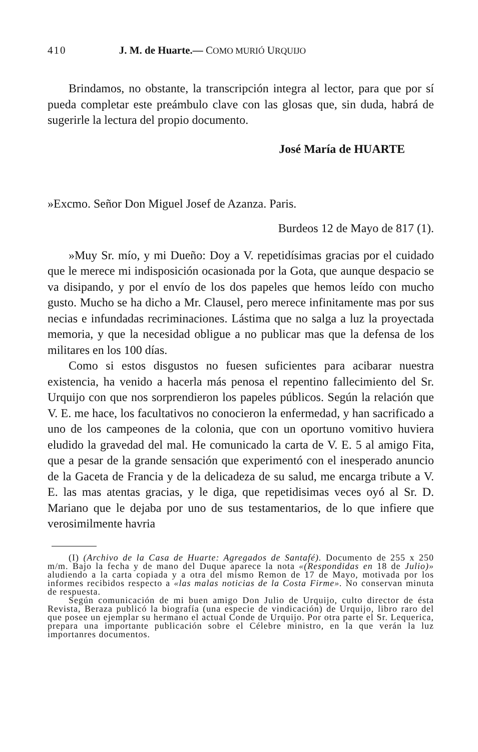410 J. M. de Huarte.— COMO MURIÓ URQUIJO
Brindamos, no obstante, la transcripción integra al lector, para que por sí pueda completar este preámbulo clave con las glosas que, sin duda, habrá de sugerirle la lectura del propio documento.
José María de HUARTE
»Excmo. Señor Don Miguel Josef de Azanza. Paris.
Burdeos 12 de Mayo de 817 (1).
»Muy Sr. mío, y mi Dueño: Doy a V. repetidísimas gracias por el cuidado que le merece mi indisposición ocasionada por la Gota, que aunque despacio se va disipando, y por el envío de los dos papeles que hemos leído con mucho gusto. Mucho se ha dicho a Mr. Clausel, pero merece infinitamente mas por sus necias e infundadas recriminaciones. Lástima que no salga a luz la proyectada memoria, y que la necesidad obligue a no publicar mas que la defensa de los militares en los 100 días.
Como si estos disgustos no fuesen suficientes para acibarar nuestra existencia, ha venido a hacerla más penosa el repentino fallecimiento del Sr. Urquijo con que nos sorprendieron los papeles públicos. Según la relación que V. E. me hace, los facultativos no conocieron la enfermedad, y han sacrificado a uno de los campeones de la colonia, que con un oportuno vomitivo huviera eludido la gravedad del mal. He comunicado la carta de V. E. 5 al amigo Fita, que a pesar de la grande sensación que experimentó con el inesperado anuncio de la Gaceta de Francia y de la delicadeza de su salud, me encarga tribute a V. E. las mas atentas gracias, y le diga, que repetidisimas veces oyó al Sr. D. Mariano que le dejaba por uno de sus testamentarios, de lo que infiere que verosimilmente havria
(I) (Archivo de la Casa de Huarte: Agregados de Santafé). Documento de 255 x 250 m/m. Bajo la fecha y de mano del Duque aparece la nota «(Respondidas en 18 de Julio)» aludiendo a la carta copiada y a otra del mismo Remon de 17 de Mayo, motivada por los informes recibidos respecto a «las malas noticias de la Costa Firme». No conservan minuta de respuesta.
Según comunicación de mi buen amigo Don Julio de Urquijo, culto director de ésta Revista, Beraza publicó la biografía (una especie de vindicación) de Urquijo, libro raro del que posee un ejemplar su hermano el actual Conde de Urquijo. Por otra parte el Sr. Lequerica, prepara una importante publicación sobre el Célebre ministro, en la que verán la luz importanres documentos.